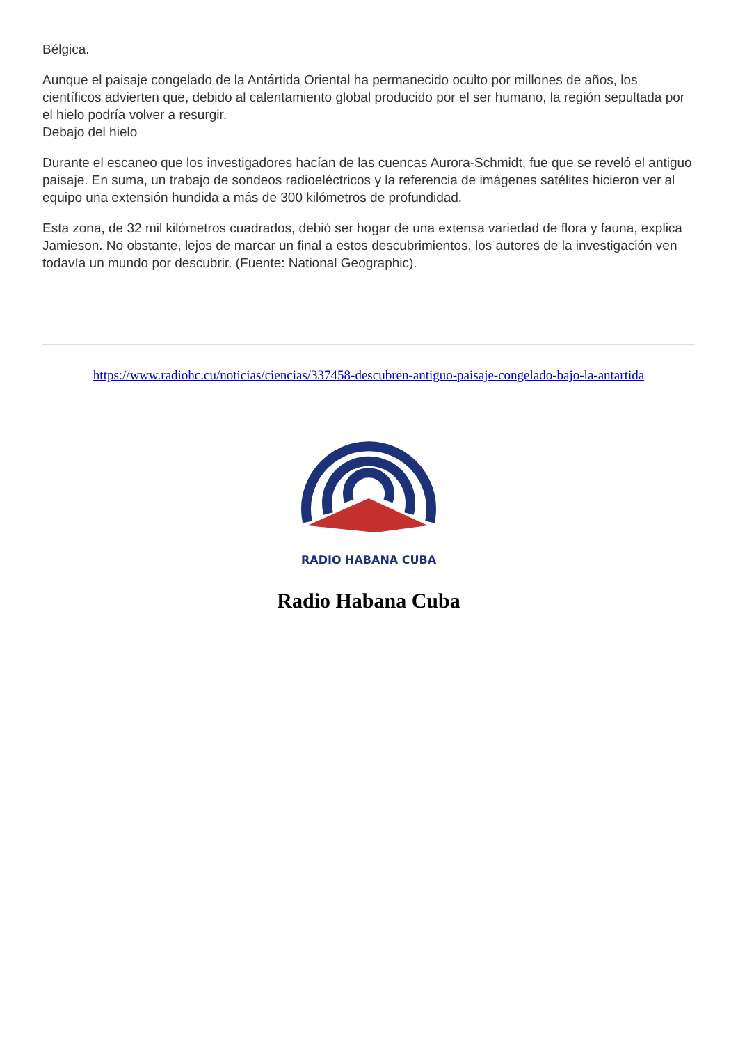Bélgica.
Aunque el paisaje congelado de la Antártida Oriental ha permanecido oculto por millones de años, los científicos advierten que, debido al calentamiento global producido por el ser humano, la región sepultada por el hielo podría volver a resurgir.
Debajo del hielo
Durante el escaneo que los investigadores hacían de las cuencas Aurora-Schmidt, fue que se reveló el antiguo paisaje. En suma, un trabajo de sondeos radioeléctricos y la referencia de imágenes satélites hicieron ver al equipo una extensión hundida a más de 300 kilómetros de profundidad.
Esta zona, de 32 mil kilómetros cuadrados, debió ser hogar de una extensa variedad de flora y fauna, explica Jamieson. No obstante, lejos de marcar un final a estos descubrimientos, los autores de la investigación ven todavía un mundo por descubrir. (Fuente: National Geographic).
https://www.radiohc.cu/noticias/ciencias/337458-descubren-antiguo-paisaje-congelado-bajo-la-antartida
RADIO HABANA CUBA
Radio Habana Cuba